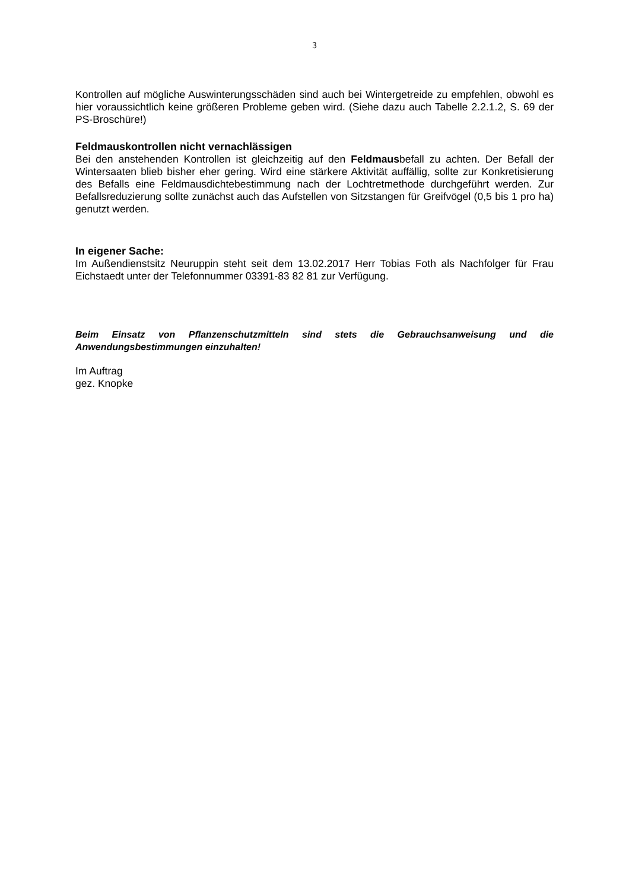3
Kontrollen auf mögliche Auswinterungsschäden sind auch bei Wintergetreide zu empfehlen, obwohl es hier voraussichtlich keine größeren Probleme geben wird. (Siehe dazu auch Tabelle 2.2.1.2, S. 69 der PS-Broschüre!)
Feldmauskontrollen nicht vernachlässigen
Bei den anstehenden Kontrollen ist gleichzeitig auf den Feldmausbefall zu achten. Der Befall der Wintersaaten blieb bisher eher gering. Wird eine stärkere Aktivität auffällig, sollte zur Konkretisierung des Befalls eine Feldmausdichtebestimmung nach der Lochtretmethode durchgeführt werden. Zur Befallsreduzierung sollte zunächst auch das Aufstellen von Sitzstangen für Greifvögel (0,5 bis 1 pro ha) genutzt werden.
In eigener Sache:
Im Außendienstsitz Neuruppin steht seit dem 13.02.2017 Herr Tobias Foth als Nachfolger für Frau Eichstaedt unter der Telefonnummer 03391-83 82 81 zur Verfügung.
Beim Einsatz von Pflanzenschutzmitteln sind stets die Gebrauchsanweisung und die Anwendungsbestimmungen einzuhalten!
Im Auftrag
gez. Knopke